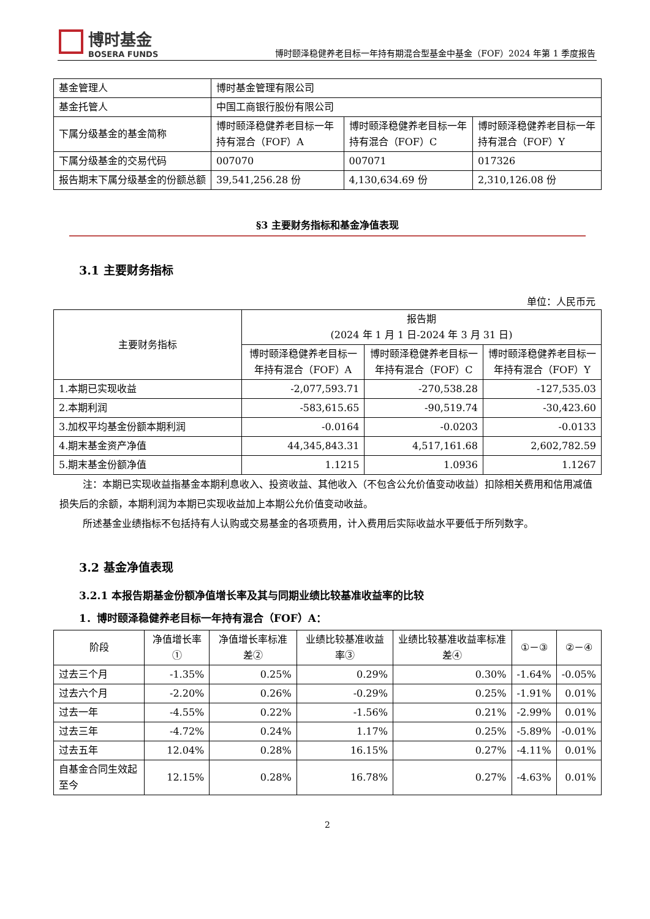博时基金
BOSERA FUNDS
博时颐泽稳健养老目标一年持有期混合型基金中基金（FOF）2024 年第 1 季度报告
| 基金管理人 | 博时基金管理有限公司 | | |
| 基金托管人 | 中国工商银行股份有限公司 | | |
| 下属分级基金的基金简称 | 博时颐泽稳健养老目标一年持有混合（FOF）A | 博时颐泽稳健养老目标一年持有混合（FOF）C | 博时颐泽稳健养老目标一年持有混合（FOF）Y |
| 下属分级基金的交易代码 | 007070 | 007071 | 017326 |
| 报告期末下属分级基金的份额总额 | 39,541,256.28 份 | 4,130,634.69 份 | 2,310,126.08 份 |
§3 主要财务指标和基金净值表现
3.1 主要财务指标
单位：人民币元
| 主要财务指标 | 报告期 (2024 年 1 月 1 日-2024 年 3 月 31 日) | | |
| --- | --- | --- | --- |
| | 博时颐泽稳健养老目标一年持有混合（FOF）A | 博时颐泽稳健养老目标一年持有混合（FOF）C | 博时颐泽稳健养老目标一年持有混合（FOF）Y |
| 1.本期已实现收益 | -2,077,593.71 | -270,538.28 | -127,535.03 |
| 2.本期利润 | -583,615.65 | -90,519.74 | -30,423.60 |
| 3.加权平均基金份额本期利润 | -0.0164 | -0.0203 | -0.0133 |
| 4.期末基金资产净值 | 44,345,843.31 | 4,517,161.68 | 2,602,782.59 |
| 5.期末基金份额净值 | 1.1215 | 1.0936 | 1.1267 |
注：本期已实现收益指基金本期利息收入、投资收益、其他收入（不包含公允价值变动收益）扣除相关费用和信用减值损失后的余额，本期利润为本期已实现收益加上本期公允价值变动收益。
所述基金业绩指标不包括持有人认购或交易基金的各项费用，计入费用后实际收益水平要低于所列数字。
3.2 基金净值表现
3.2.1 本报告期基金份额净值增长率及其与同期业绩比较基准收益率的比较
1．博时颐泽稳健养老目标一年持有混合（FOF）A：
| 阶段 | 净值增长率① | 净值增长率标准差② | 业绩比较基准收益率③ | 业绩比较基准收益率标准差④ | ①－③ | ②－④ |
| --- | --- | --- | --- | --- | --- | --- |
| 过去三个月 | -1.35% | 0.25% | 0.29% | 0.30% | -1.64% | -0.05% |
| 过去六个月 | -2.20% | 0.26% | -0.29% | 0.25% | -1.91% | 0.01% |
| 过去一年 | -4.55% | 0.22% | -1.56% | 0.21% | -2.99% | 0.01% |
| 过去三年 | -4.72% | 0.24% | 1.17% | 0.25% | -5.89% | -0.01% |
| 过去五年 | 12.04% | 0.28% | 16.15% | 0.27% | -4.11% | 0.01% |
| 自基金合同生效起至今 | 12.15% | 0.28% | 16.78% | 0.27% | -4.63% | 0.01% |
2